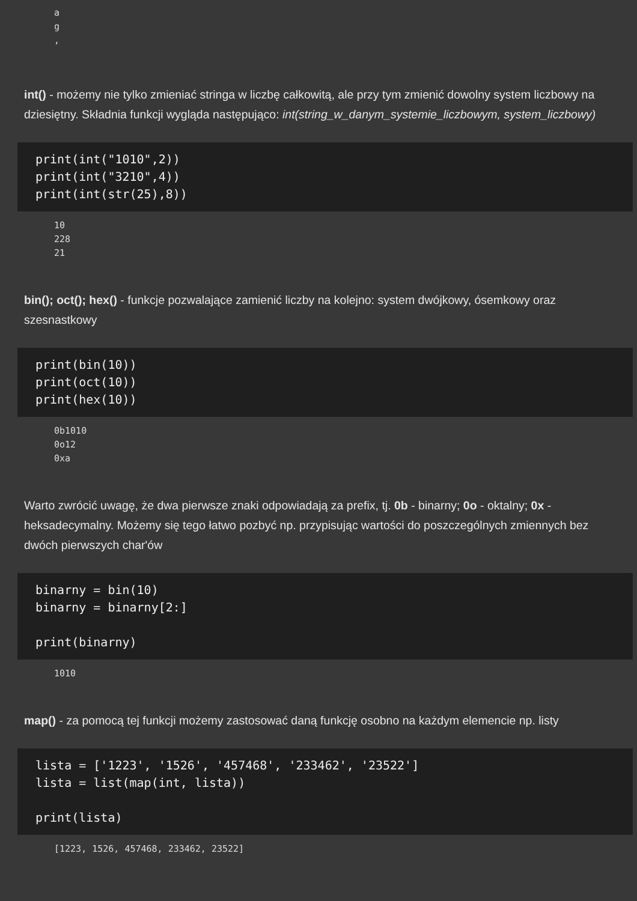a g ,
int() - możemy nie tylko zmieniać stringa w liczbę całkowitą, ale przy tym zmienić dowolny system liczbowy na dziesiętny. Składnia funkcji wygląda następująco: int(string_w_danym_systemie_liczbowym, system_liczbowy)
print(int("1010",2))
print(int("3210",4))
print(int(str(25),8))
10 228 21
bin(); oct(); hex() - funkcje pozwalające zamienić liczby na kolejno: system dwójkowy, ósemkowy oraz szesnastkowy
print(bin(10))
print(oct(10))
print(hex(10))
0b1010 0o12 0xa
Warto zwrócić uwagę, że dwa pierwsze znaki odpowiadają za prefix, tj. 0b - binarny; 0o - oktalny; 0x - heksadecymalny. Możemy się tego łatwo pozbyć np. przypisując wartości do poszczególnych zmiennych bez dwóch pierwszych char'ów
binarny = bin(10)
binarny = binarny[2:]

print(binarny)
1010
map() - za pomocą tej funkcji możemy zastosować daną funkcję osobno na każdym elemencie np. listy
lista = ['1223', '1526', '457468', '233462', '23522']
lista = list(map(int, lista))

print(lista)
[1223, 1526, 457468, 233462, 23522]